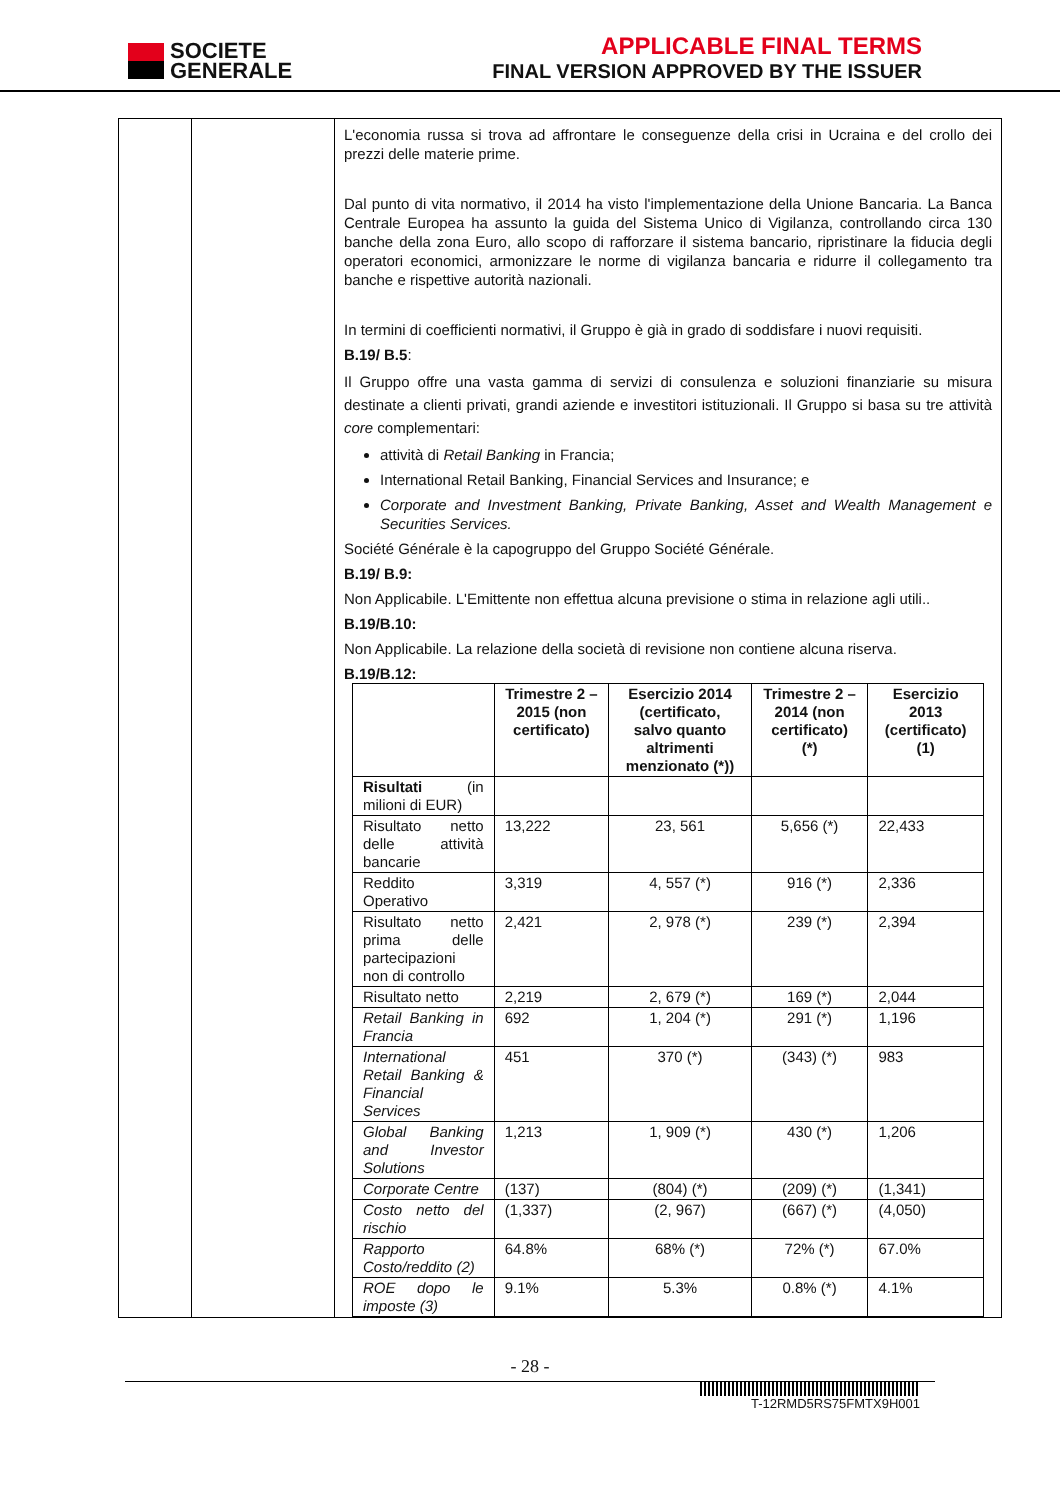SOCIETE
GENERALE
APPLICABLE FINAL TERMS
FINAL VERSION APPROVED BY THE ISSUER
L'economia russa si trova ad affrontare le conseguenze della crisi in Ucraina e del crollo dei prezzi delle materie prime.
Dal punto di vita normativo, il 2014 ha visto l'implementazione della Unione Bancaria. La Banca Centrale Europea ha assunto la guida del Sistema Unico di Vigilanza, controllando circa 130 banche della zona Euro, allo scopo di rafforzare il sistema bancario, ripristinare la fiducia degli operatori economici, armonizzare le norme di vigilanza bancaria e ridurre il collegamento tra banche e rispettive autorità nazionali.
In termini di coefficienti normativi, il Gruppo è già in grado di soddisfare i nuovi requisiti.
B.19/ B.5:
Il Gruppo offre una vasta gamma di servizi di consulenza e soluzioni finanziarie su misura destinate a clienti privati, grandi aziende e investitori istituzionali. Il Gruppo si basa su tre attività core complementari:
attività di Retail Banking in Francia;
International Retail Banking, Financial Services and Insurance; e
Corporate and Investment Banking, Private Banking, Asset and Wealth Management e Securities Services.
Société Générale è la capogruppo del Gruppo Société Générale.
B.19/ B.9:
Non Applicabile. L'Emittente non effettua alcuna previsione o stima in relazione agli utili..
B.19/B.10:
Non Applicabile. La relazione della società di revisione non contiene alcuna riserva.
B.19/B.12:
| | Trimestre 2 – 2015 (non certificato) | Esercizio 2014 (certificato, salvo quanto altrimenti menzionato (*)) | Trimestre 2 – 2014 (non certificato) (*) | Esercizio 2013 (certificato) (1) |
| --- | --- | --- | --- | --- |
| Risultati (in milioni di EUR) | | | | |
| Risultato netto delle attività bancarie | 13,222 | 23, 561 | 5,656 (*) | 22,433 |
| Reddito Operativo | 3,319 | 4, 557 (*) | 916 (*) | 2,336 |
| Risultato netto prima delle partecipazioni non di controllo | 2,421 | 2, 978 (*) | 239 (*) | 2,394 |
| Risultato netto | 2,219 | 2, 679 (*) | 169 (*) | 2,044 |
| Retail Banking in Francia | 692 | 1, 204 (*) | 291 (*) | 1,196 |
| International Retail Banking & Financial Services | 451 | 370 (*) | (343) (*) | 983 |
| Global Banking and Investor Solutions | 1,213 | 1, 909 (*) | 430 (*) | 1,206 |
| Corporate Centre | (137) | (804) (*) | (209) (*) | (1,341) |
| Costo netto del rischio | (1,337) | (2, 967) | (667) (*) | (4,050) |
| Rapporto Costo/reddito (2) | 64.8% | 68% (*) | 72% (*) | 67.0% |
| ROE dopo le imposte (3) | 9.1% | 5.3% | 0.8% (*) | 4.1% |
- 28 -
T-12RMD5RS75FMTX9H001